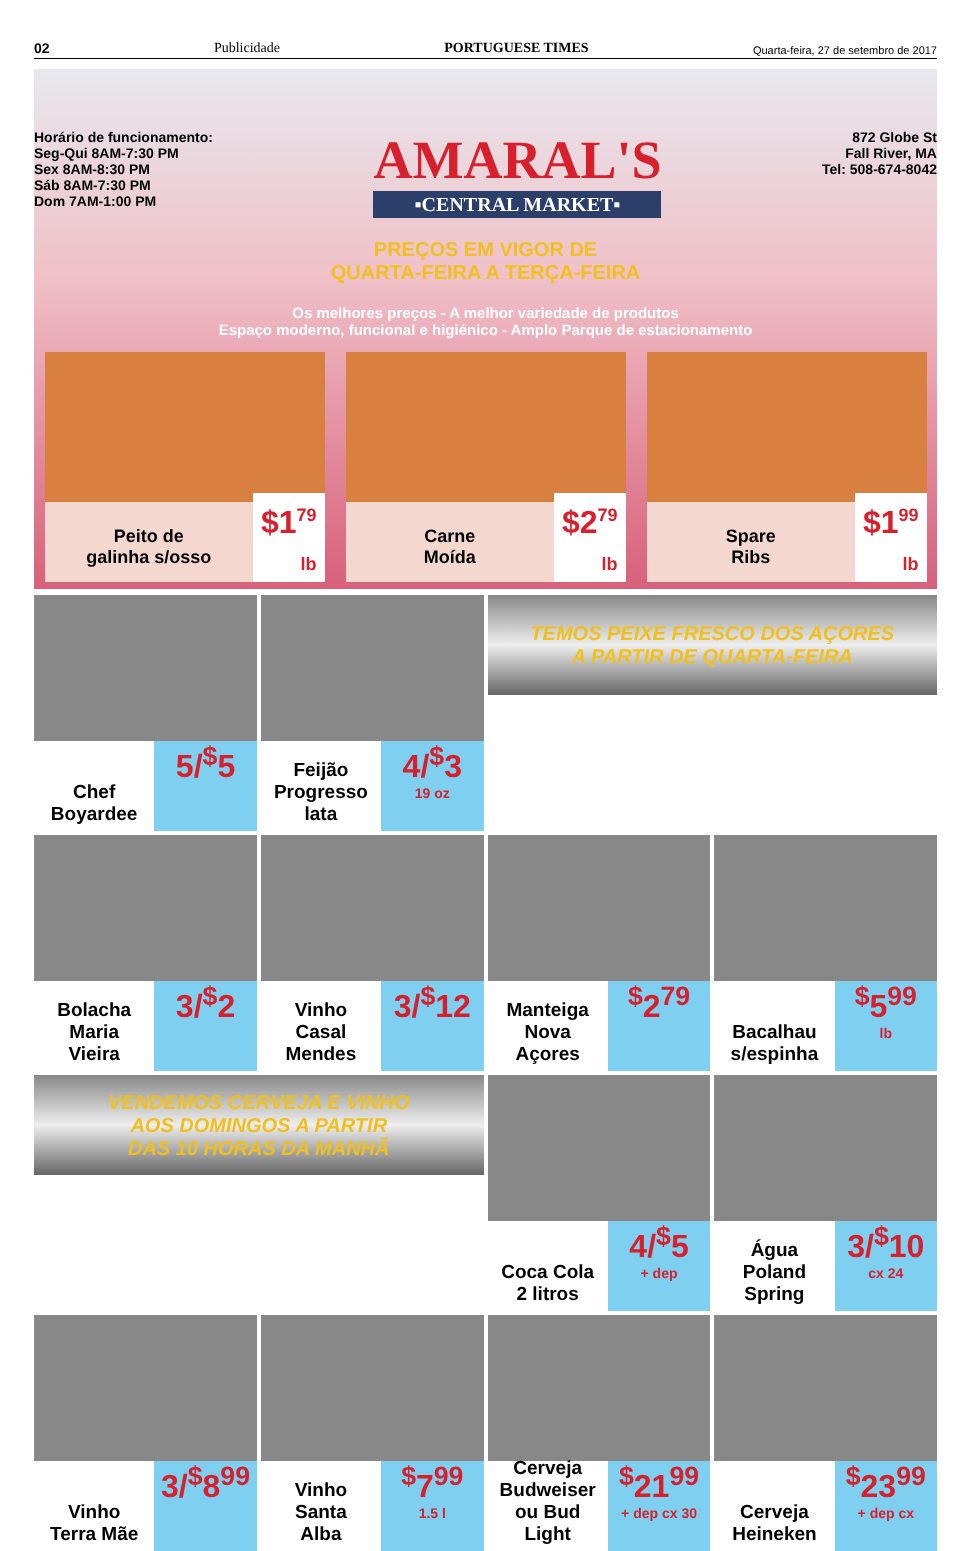02 Publicidade PORTUGUESE TIMES Quarta-feira, 27 de setembro de 2017
Horário de funcionamento:
Seg-Qui 8AM-7:30 PM
Sex 8AM-8:30 PM
Sáb 8AM-7:30 PM
Dom 7AM-1:00 PM
AMARAL'S
▪CENTRAL MARKET▪
872 Globe St
Fall River, MA
Tel: 508-674-8042
PREÇOS EM VIGOR DE
QUARTA-FEIRA A TERÇA-FEIRA
Os melhores preços - A melhor variedade de produtos
Espaço moderno, funcional e higiénico - Amplo Parque de estacionamento
Peito de
galinha s/osso
$1<sup>79</sup>
lb
Carne
Moída
$2<sup>79</sup>
lb
Spare
Ribs
$1<sup>99</sup>
lb
Chef
Boyardee
5/<sup>$</sup>5
Feijão
Progresso
lata
4/<sup>$</sup>3
19 oz
TEMOS PEIXE FRESCO DOS AÇORES
A PARTIR DE QUARTA-FEIRA
Bolacha
Maria
Vieira
3/<sup>$</sup>2
Vinho
Casal
Mendes
3/<sup>$</sup>12
Manteiga
Nova
Açores
<sup>$</sup>2<sup>79</sup>
Bacalhau
s/espinha
<sup>$</sup>5<sup>99</sup>
lb
VENDEMOS CERVEJA E VINHO
AOS DOMINGOS A PARTIR
DAS 10 HORAS DA MANHÃ
Coca Cola
2 litros
4/<sup>$</sup>5
+ dep
Água
Poland
Spring
3/<sup>$</sup>10
cx 24
Vinho
Terra Mãe
3/<sup>$</sup>8<sup>99</sup>
Vinho
Santa
Alba
<sup>$</sup>7<sup>99</sup>
1.5 l
Cerveja
Budweiser
ou Bud Light
<sup>$</sup>21<sup>99</sup>
+ dep cx 30
Cerveja
Heineken
<sup>$</sup>23<sup>99</sup>
+ dep cx